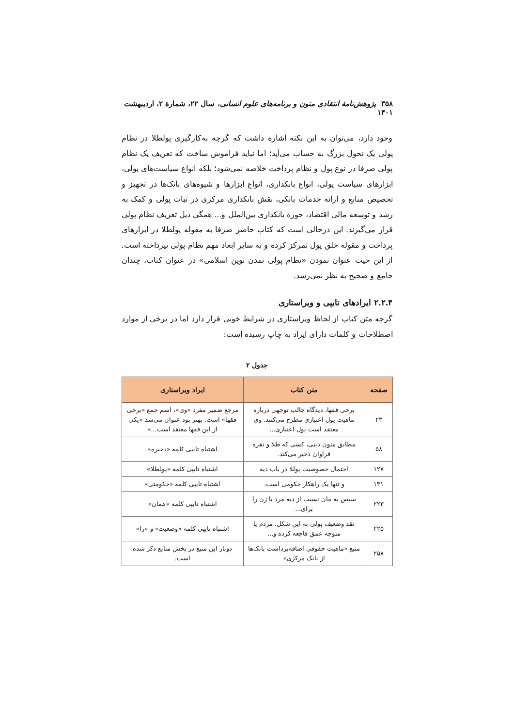۳۵۸ پژوهش‌نامهٔ انتقادی متون و برنامه‌های علوم انسانی، سال ۲۲، شمارهٔ ۲، اردیبهشت ۱۴۰۱
وجود دارد، می‌توان به این نکته اشاره داشت که گرچه به‌کارگیری پولطلا در نظام پولی یک تحول بزرگ به حساب می‌آید؛ اما نباید فراموش ساخت که تعریف یک نظام پولی صرفا در نوع پول و نظام پرداخت خلاصه نمی‌شود؛ بلکه انواع سیاست‌های پولی، ابزارهای سیاست پولی، انواع بانکداری، انواع ابزارها و شیوه‌های بانک‌ها در تجهیز و تخصیص منابع و ارائه خدمات بانکی، نقش بانکداری مرکزی در ثبات پولی و کمک به رشد و توسعه مالی اقتصاد، حوزه بانکداری بین‌الملل و... همگی ذیل تعریف نظام پولی قرار می‌گیرند. این درحالی است که کتاب حاضر صرفا به مقوله پولطلا در ابزارهای پرداخت و مقوله خلق پول تمرکز کرده و به سایر ابعاد مهم نظام پولی نپرداخته است. از این حیث عنوان نمودن «نظام پولی تمدن نوین اسلامی» در عنوان کتاب، چندان جامع و صحیح به نظر نمی‌رسد.
۲.۲.۴ ایرادهای تایپی و ویراستاری
گرچه متن کتاب از لحاظ ویراستاری در شرایط خوبی قرار دارد اما در برخی از موارد اصطلاحات و کلمات دارای ایراد به چاپ رسیده است:
جدول ۲
| صفحه | متن کتاب | ایراد ویراستاری |
| --- | --- | --- |
| ۲۳ | برخی فقها، دیدگاه جالب توجهی درباره ماهیت پول اعتباری مطرح می‌کنند. وی معتقد است پول اعتباری... | مرجع ضمیر مفرد «وی»، اسم جمع «برخی فقها» است. بهتر بود عنوان می‌شد «یکی از این فقها معتقد است...» |
| ۵۸ | مطابق متون دینی، کسی که طلا و نقره فراوان ذخیر می‌کند. | اشتباه تایپی کلمه «ذخیره» |
| ۱۲۷ | احتمال خصوصیت پوللا در باب دیه | اشتباه تایپی کلمه «پولطلا» |
| ۱۳۱ | و تنها یک راهکار حکومی است. | اشتباه تایپی کلمه «حکومتی» |
| ۲۲۳ | سپس به مان نسبت از دیه مرد یا زن را برای... | اشتباه تایپی کلمه «همان» |
| ۲۲۵ | نقد وضعیف پولی به این شکل، مردم یا متوجه عمق فاجعه کرده و... | اشتباه تایپی کلمه «وضعیت» و «را» |
| ۲۵۸ | منبع «ماهیت حقوقی اضافه‌برداشت بانک‌ها از بانک مرکزی» | دوبار این منبع در بخش منابع ذکر شده است. |